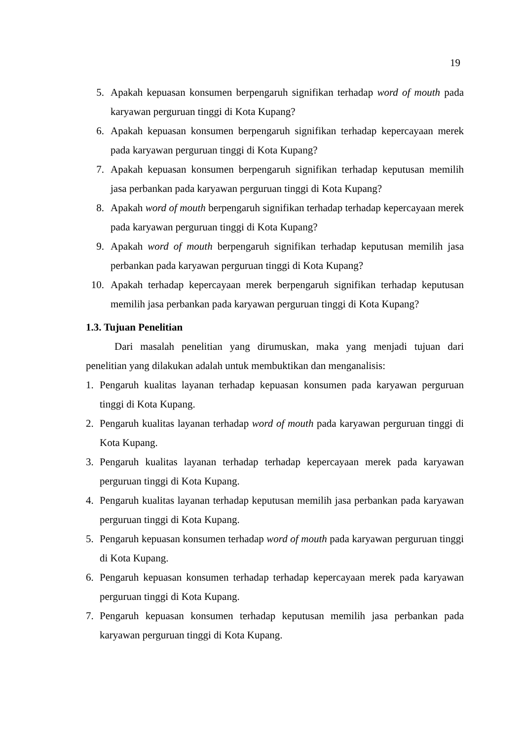19
5. Apakah kepuasan konsumen berpengaruh signifikan terhadap word of mouth pada karyawan perguruan tinggi di Kota Kupang?
6. Apakah kepuasan konsumen berpengaruh signifikan terhadap kepercayaan merek pada karyawan perguruan tinggi di Kota Kupang?
7. Apakah kepuasan konsumen berpengaruh signifikan terhadap keputusan memilih jasa perbankan pada karyawan perguruan tinggi di Kota Kupang?
8. Apakah word of mouth berpengaruh signifikan terhadap terhadap kepercayaan merek pada karyawan perguruan tinggi di Kota Kupang?
9. Apakah word of mouth berpengaruh signifikan terhadap keputusan memilih jasa perbankan pada karyawan perguruan tinggi di Kota Kupang?
10. Apakah terhadap kepercayaan merek berpengaruh signifikan terhadap keputusan memilih jasa perbankan pada karyawan perguruan tinggi di Kota Kupang?
1.3. Tujuan Penelitian
Dari masalah penelitian yang dirumuskan, maka yang menjadi tujuan dari penelitian yang dilakukan adalah untuk membuktikan dan menganalisis:
1. Pengaruh kualitas layanan terhadap kepuasan konsumen pada karyawan perguruan tinggi di Kota Kupang.
2. Pengaruh kualitas layanan terhadap word of mouth pada karyawan perguruan tinggi di Kota Kupang.
3. Pengaruh kualitas layanan terhadap terhadap kepercayaan merek pada karyawan perguruan tinggi di Kota Kupang.
4. Pengaruh kualitas layanan terhadap keputusan memilih jasa perbankan pada karyawan perguruan tinggi di Kota Kupang.
5. Pengaruh kepuasan konsumen terhadap word of mouth pada karyawan perguruan tinggi di Kota Kupang.
6. Pengaruh kepuasan konsumen terhadap terhadap kepercayaan merek pada karyawan perguruan tinggi di Kota Kupang.
7. Pengaruh kepuasan konsumen terhadap keputusan memilih jasa perbankan pada karyawan perguruan tinggi di Kota Kupang.